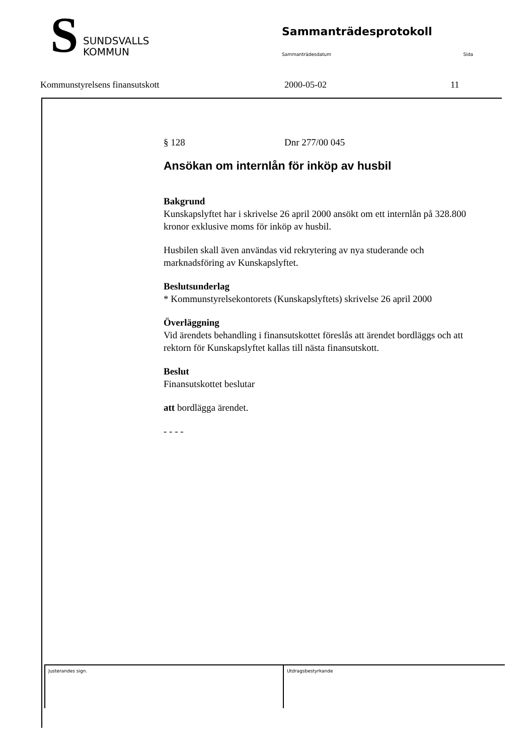S
SUNDSVALLS
KOMMUN
Sammanträdesprotokoll
Sammanträdesdatum Sida
Kommunstyrelsens finansutskott 2000-05-02 11
§ 128 Dnr 277/00 045
Ansökan om internlån för inköp av husbil
Bakgrund
Kunskapslyftet har i skrivelse 26 april 2000 ansökt om ett internlån på 328.800 kronor exklusive moms för inköp av husbil.
Husbilen skall även användas vid rekrytering av nya studerande och marknadsföring av Kunskapslyftet.
Beslutsunderlag
* Kommunstyrelsekontorets (Kunskapslyftets) skrivelse 26 april 2000
Överläggning
Vid ärendets behandling i finansutskottet föreslås att ärendet bordläggs och att rektorn för Kunskapslyftet kallas till nästa finansutskott.
Beslut
Finansutskottet beslutar
att bordlägga ärendet.
- - - -
Justerandes sign. Utdragsbestyrkande